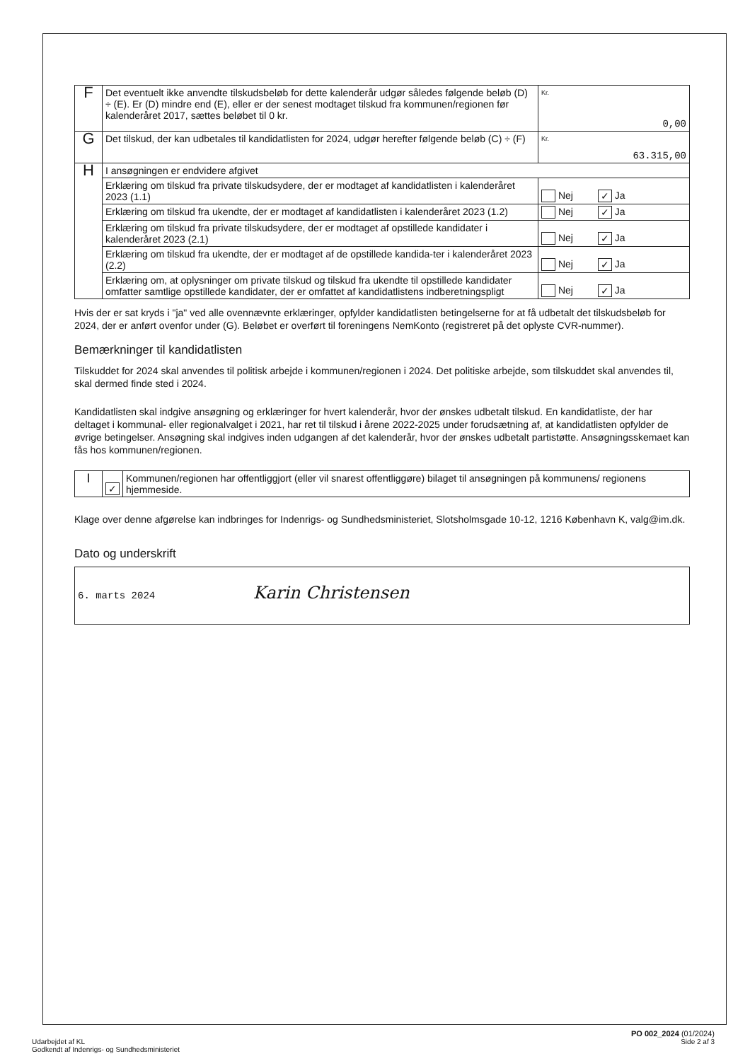| F | Det eventuelt ikke anvendte tilskudsbeløb for dette kalenderår udgør således følgende beløb (D) ÷ (E). Er (D) mindre end (E), eller er der senest modtaget tilskud fra kommunen/regionen før kalenderåret 2017, sættes beløbet til 0 kr. | Kr. 0,00 |
| G | Det tilskud, der kan udbetales til kandidatlisten for 2024, udgør herefter følgende beløb (C) ÷ (F) | Kr. 63.315,00 |
| H | I ansøgningen er endvidere afgivet | |
| | Erklæring om tilskud fra private tilskudsydere, der er modtaget af kandidatlisten i kalenderåret 2023 (1.1) | Nej ✓ Ja |
| | Erklæring om tilskud fra ukendte, der er modtaget af kandidatlisten i kalenderåret 2023 (1.2) | Nej ✓ Ja |
| | Erklæring om tilskud fra private tilskudsydere, der er modtaget af opstillede kandidater i kalenderåret 2023 (2.1) | Nej ✓ Ja |
| | Erklæring om tilskud fra ukendte, der er modtaget af de opstillede kandida-ter i kalenderåret 2023 (2.2) | Nej ✓ Ja |
| | Erklæring om, at oplysninger om private tilskud og tilskud fra ukendte til opstillede kandidater omfatter samtlige opstillede kandidater, der er omfattet af kandidatlistens indberetningspligt | Nej ✓ Ja |
Hvis der er sat kryds i "ja" ved alle ovennævnte erklæringer, opfylder kandidatlisten betingelserne for at få udbetalt det tilskudsbeløb for 2024, der er anført ovenfor under (G). Beløbet er overført til foreningens NemKonto (registreret på det oplyste CVR-nummer).
Bemærkninger til kandidatlisten
Tilskuddet for 2024 skal anvendes til politisk arbejde i kommunen/regionen i 2024. Det politiske arbejde, som tilskuddet skal anvendes til, skal dermed finde sted i 2024.
Kandidatlisten skal indgive ansøgning og erklæringer for hvert kalenderår, hvor der ønskes udbetalt tilskud. En kandidatliste, der har deltaget i kommunal- eller regionalvalget i 2021, har ret til tilskud i årene 2022-2025 under forudsætning af, at kandidatlisten opfylder de øvrige betingelser. Ansøgning skal indgives inden udgangen af det kalenderår, hvor der ønskes udbetalt partistøtte. Ansøgningsskemaet kan fås hos kommunen/regionen.
| I | ✓ | Kommunen/regionen har offentliggjort (eller vil snarest offentliggøre) bilaget til ansøgningen på kommunens/ regionens hjemmeside. |
Klage over denne afgørelse kan indbringes for Indenrigs- og Sundhedsministeriet, Slotsholmsgade 10-12, 1216 København K, valg@im.dk.
Dato og underskrift
6. marts 2024 Karin Christensen
PO 002_2024 (01/2024)
Udarbejdet af KL
Godkendt af Indenrigs- og Sundhedsministeriet Side 2 af 3